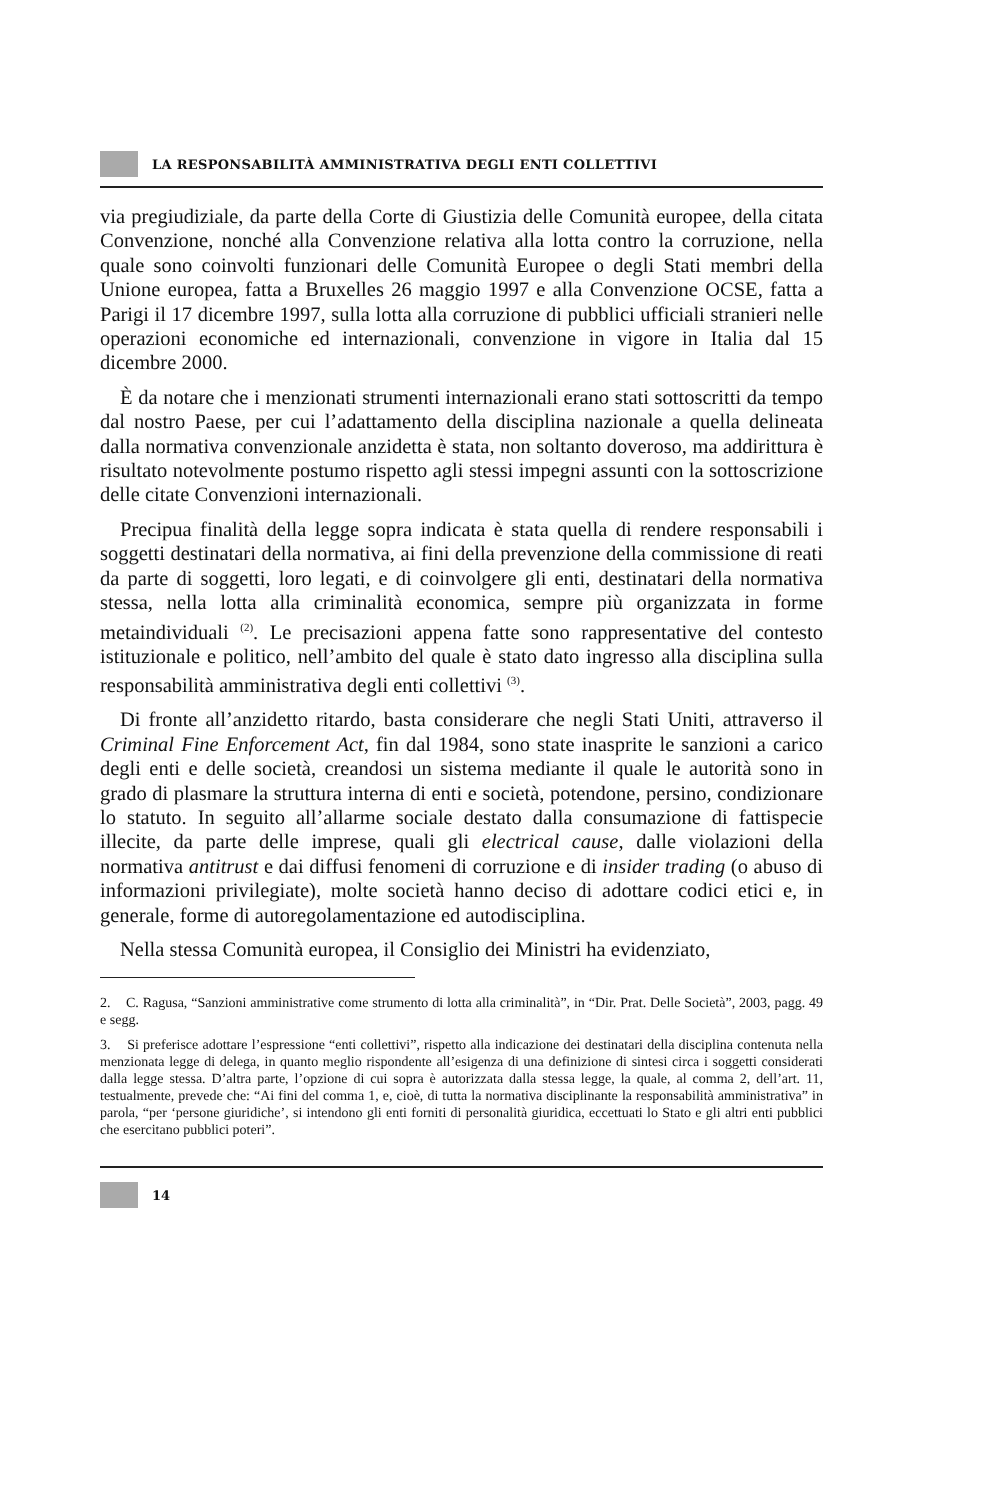LA RESPONSABILITÀ AMMINISTRATIVA DEGLI ENTI COLLETTIVI
via pregiudiziale, da parte della Corte di Giustizia delle Comunità europee, della citata Convenzione, nonché alla Convenzione relativa alla lotta contro la corruzione, nella quale sono coinvolti funzionari delle Comunità Europee o degli Stati membri della Unione europea, fatta a Bruxelles 26 maggio 1997 e alla Convenzione OCSE, fatta a Parigi il 17 dicembre 1997, sulla lotta alla corruzione di pubblici ufficiali stranieri nelle operazioni economiche ed internazionali, convenzione in vigore in Italia dal 15 dicembre 2000.
È da notare che i menzionati strumenti internazionali erano stati sottoscritti da tempo dal nostro Paese, per cui l’adattamento della disciplina nazionale a quella delineata dalla normativa convenzionale anzidetta è stata, non soltanto doveroso, ma addirittura è risultato notevolmente postumo rispetto agli stessi impegni assunti con la sottoscrizione delle citate Convenzioni internazionali.
Precipua finalità della legge sopra indicata è stata quella di rendere responsabili i soggetti destinatari della normativa, ai fini della prevenzione della commissione di reati da parte di soggetti, loro legati, e di coinvolgere gli enti, destinatari della normativa stessa, nella lotta alla criminalità economica, sempre più organizzata in forme metaindividuali <sup>(2)</sup>. Le precisazioni appena fatte sono rappresentative del contesto istituzionale e politico, nell’ambito del quale è stato dato ingresso alla disciplina sulla responsabilità amministrativa degli enti collettivi <sup>(3)</sup>.
Di fronte all’anzidetto ritardo, basta considerare che negli Stati Uniti, attraverso il Criminal Fine Enforcement Act, fin dal 1984, sono state inasprite le sanzioni a carico degli enti e delle società, creandosi un sistema mediante il quale le autorità sono in grado di plasmare la struttura interna di enti e società, potendone, persino, condizionare lo statuto. In seguito all’allarme sociale destato dalla consumazione di fattispecie illecite, da parte delle imprese, quali gli electrical cause, dalle violazioni della normativa antitrust e dai diffusi fenomeni di corruzione e di insider trading (o abuso di informazioni privilegiate), molte società hanno deciso di adottare codici etici e, in generale, forme di autoregolamentazione ed autodisciplina.
Nella stessa Comunità europea, il Consiglio dei Ministri ha evidenziato,
2. C. Ragusa, “Sanzioni amministrative come strumento di lotta alla criminalità”, in “Dir. Prat. Delle Società”, 2003, pagg. 49 e segg.
3. Si preferisce adottare l’espressione “enti collettivi”, rispetto alla indicazione dei destinatari della disciplina contenuta nella menzionata legge di delega, in quanto meglio rispondente all’esigenza di una definizione di sintesi circa i soggetti considerati dalla legge stessa. D’altra parte, l’opzione di cui sopra è autorizzata dalla stessa legge, la quale, al comma 2, dell’art. 11, testualmente, prevede che: “Ai fini del comma 1, e, cioè, di tutta la normativa disciplinante la responsabilità amministrativa” in parola, “per ‘persone giuridiche’, si intendono gli enti forniti di personalità giuridica, eccettuati lo Stato e gli altri enti pubblici che esercitano pubblici poteri”.
14